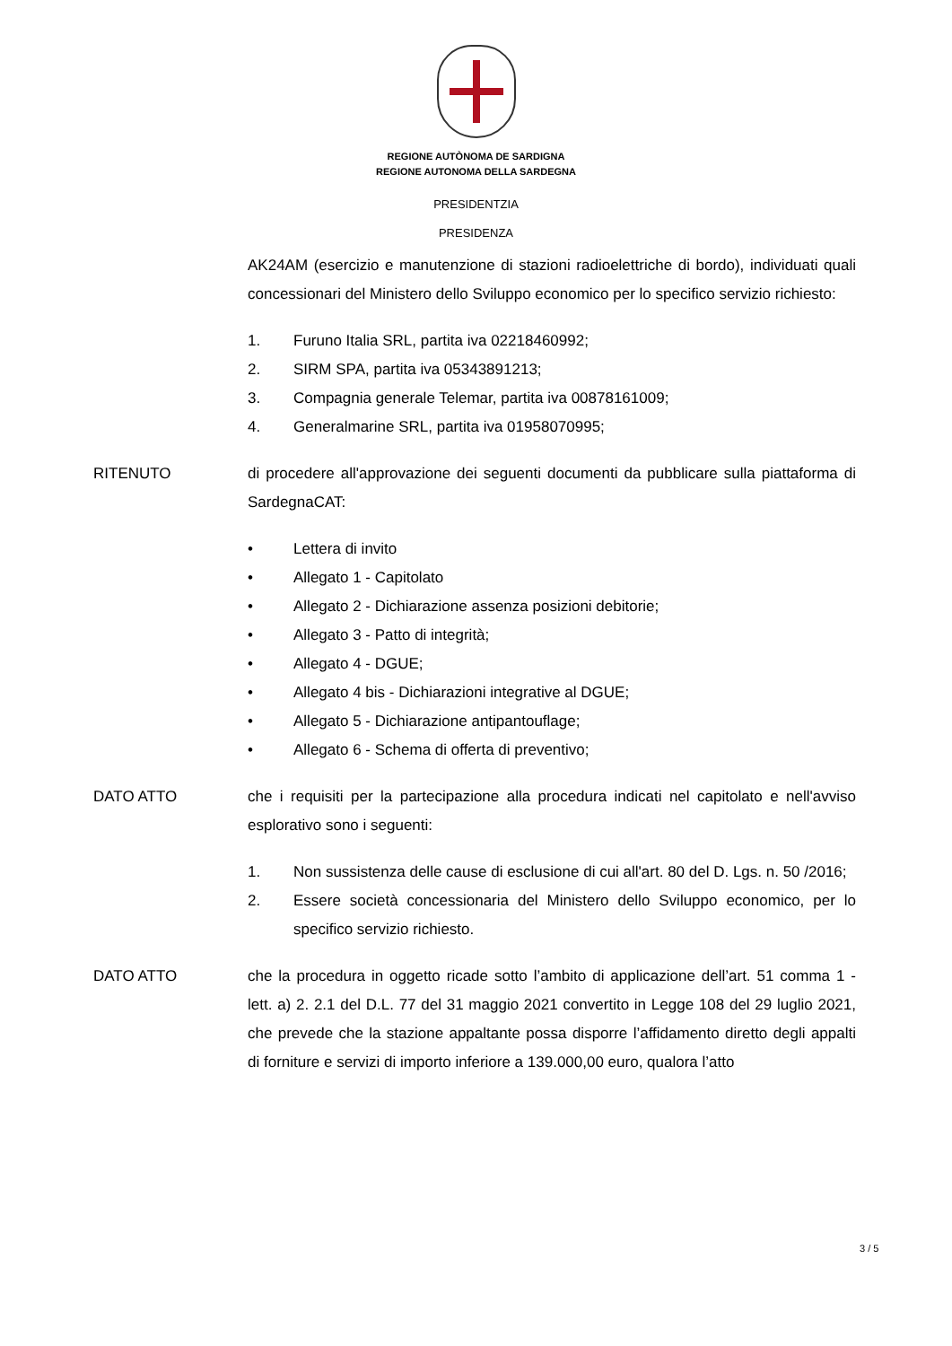REGIONE AUTÒNOMA DE SARDIGNA
REGIONE AUTONOMA DELLA SARDEGNA
PRESIDENTZIA
PRESIDENZA
AK24AM (esercizio e manutenzione di stazioni radioelettriche di bordo), individuati quali concessionari del Ministero dello Sviluppo economico per lo specifico servizio richiesto:
1. Furuno Italia SRL, partita iva 02218460992;
2. SIRM SPA, partita iva 05343891213;
3. Compagnia generale Telemar, partita iva 00878161009;
4. Generalmarine SRL, partita iva 01958070995;
RITENUTO di procedere all'approvazione dei seguenti documenti da pubblicare sulla piattaforma di SardegnaCAT:
• Lettera di invito
• Allegato 1 - Capitolato
• Allegato 2 - Dichiarazione assenza posizioni debitorie;
• Allegato 3 - Patto di integrità;
• Allegato 4 - DGUE;
• Allegato 4 bis - Dichiarazioni integrative al DGUE;
• Allegato 5 - Dichiarazione antipantouflage;
• Allegato 6 - Schema di offerta di preventivo;
DATO ATTO che i requisiti per la partecipazione alla procedura indicati nel capitolato e nell'avviso esplorativo sono i seguenti:
1. Non sussistenza delle cause di esclusione di cui all'art. 80 del D. Lgs. n. 50 /2016;
2. Essere società concessionaria del Ministero dello Sviluppo economico, per lo specifico servizio richiesto.
DATO ATTO che la procedura in oggetto ricade sotto l’ambito di applicazione dell’art. 51 comma 1 - lett. a) 2. 2.1 del D.L. 77 del 31 maggio 2021 convertito in Legge 108 del 29 luglio 2021, che prevede che la stazione appaltante possa disporre l’affidamento diretto degli appalti di forniture e servizi di importo inferiore a 139.000,00 euro, qualora l’atto
3 / 5